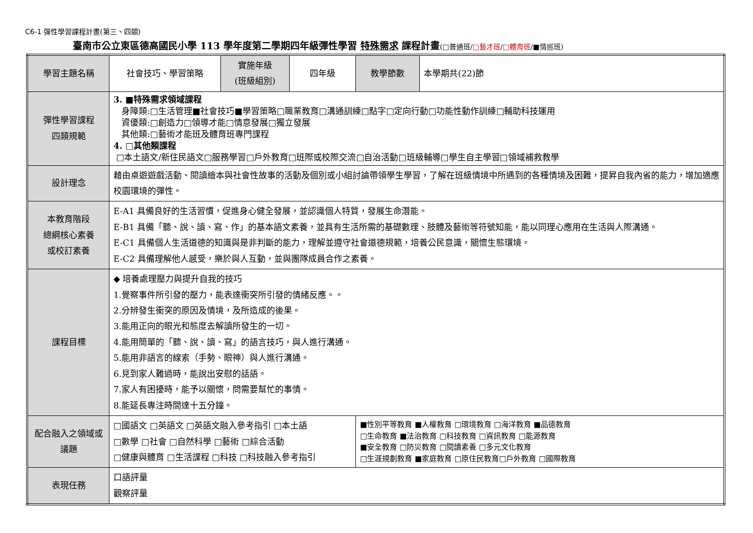C6-1 彈性學習課程計畫(第三、四類)
臺南市公立東區德高國民小學 113 學年度第二學期四年級彈性學習 特殊需求 課程計畫(□普通班/□藝才班/□體育班/■情巡班)
| 學習主題名稱 | 社會技巧、學習策略 | 實施年級 (班級組別) | 四年級 | 教學節數 | 本學期共(22)節 |
| 彈性學習課程 四類規範 | 3. ■特殊需求領域課程 身障類:□生活管理■社會技巧■學習策略□職業教育□溝通訓練□點字□定向行動□功能性動作訓練□輔助科技運用 資優類:□創造力□領導才能□情意發展□獨立發展 其他類:□藝術才能班及體育班專門課程 4. □其他類課程 □本土語文/新住民語文□服務學習□戶外教育□班際或校際交流□自治活動□班級輔導□學生自主學習□領域補救教學 | | | | |
| 設計理念 | 藉由桌遊遊戲活動、閱讀繪本與社會性故事的活動及個別或小組討論帶領學生學習，了解在班級情境中所遇到的各種情境及困難，提昇自我內省的能力，增加適應校園環境的彈性。 | | | | |
| 本教育階段 總綱核心素養 或校訂素養 | E-A1 具備良好的生活習慣，促進身心健全發展，並認識個人特質，發展生命潛能。 E-B1 具備「聽、說、讀、寫、作」的基本語文素養，並具有生活所需的基礎數理、肢體及藝術等符號知能，能以同理心應用在生活與人際溝通。 E-C1 具備個人生活道德的知識與是非判斷的能力，理解並遵守社會道德規範，培養公民意識，關懷生態環境。 E-C2 具備理解他人感受，樂於與人互動，並與團隊成員合作之素養。 | | | | |
| 課程目標 | ◆ 培養處理壓力與提升自我的技巧 1.覺察事件所引發的壓力，能表達衝突所引發的情緒反應。。 2.分辨發生衝突的原因及情境，及所造成的後果。 3.能用正向的眼光和態度去解讀所發生的一切。 4.能用簡單的「聽、說、讀、寫」的語言技巧，與人進行溝通。 5.能用非語言的線索（手勢、眼神）與人進行溝通。 6.見到家人難過時，能說出安慰的話語。 7.家人有困擾時，能予以關懷，問需要幫忙的事情。 8.能延長專注時間達十五分鐘。 | | | | |
| 配合融入之領域或議題 | □國語文 □英語文 □英語文融入參考指引 □本土語 □數學 □社會 □自然科學 □藝術 □綜合活動 □健康與體育 □生活課程 □科技 □科技融入參考指引 | | | ■性別平等教育 ■人權教育 □環境教育 □海洋教育 ■品德教育 □生命教育 ■法治教育 □科技教育 □資訊教育 □能源教育 ■安全教育 □防災教育 □閱讀素養 □多元文化教育 □生涯規劃教育 ■家庭教育 □原住民教育□戶外教育 □國際教育 | |
| 表現任務 | 口語評量 觀察評量 | | | | |